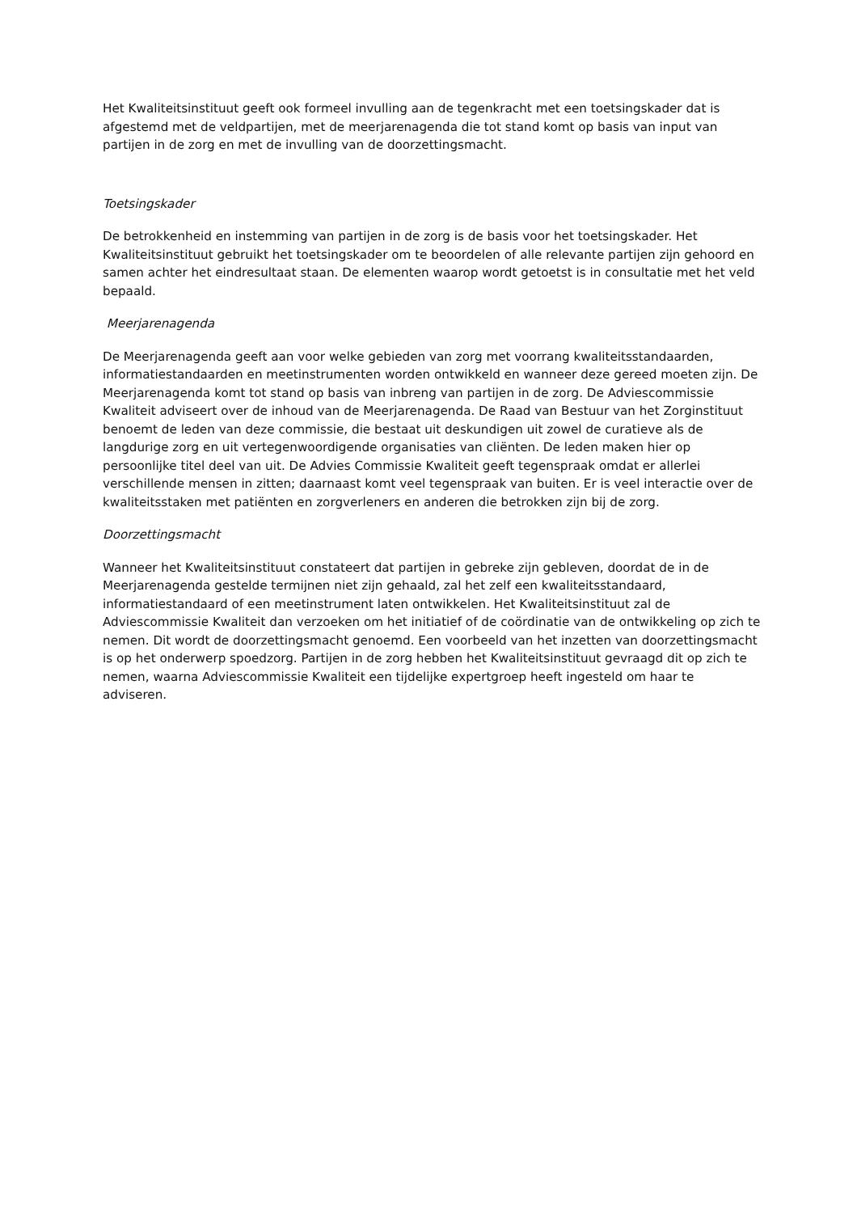Het Kwaliteitsinstituut geeft ook formeel invulling aan de tegenkracht met een toetsingskader dat is afgestemd met de veldpartijen, met de meerjarenagenda die tot stand komt op basis van input van partijen in de zorg en met de invulling van de doorzettingsmacht.
Toetsingskader
De betrokkenheid en instemming van partijen in de zorg is de basis voor het toetsingskader. Het Kwaliteitsinstituut gebruikt het toetsingskader om te beoordelen of alle relevante partijen zijn gehoord en samen achter het eindresultaat staan. De elementen waarop wordt getoetst is in consultatie met het veld bepaald.
Meerjarenagenda
De Meerjarenagenda geeft aan voor welke gebieden van zorg met voorrang kwaliteitsstandaarden, informatiestandaarden en meetinstrumenten worden ontwikkeld en wanneer deze gereed moeten zijn. De Meerjarenagenda komt tot stand op basis van inbreng van partijen in de zorg. De Adviescommissie Kwaliteit adviseert over de inhoud van de Meerjarenagenda. De Raad van Bestuur van het Zorginstituut benoemt de leden van deze commissie, die bestaat uit deskundigen uit zowel de curatieve als de langdurige zorg en uit vertegenwoordigende organisaties van cliënten. De leden maken hier op persoonlijke titel deel van uit. De Advies Commissie Kwaliteit geeft tegenspraak omdat er allerlei verschillende mensen in zitten; daarnaast komt veel tegenspraak van buiten. Er is veel interactie over de kwaliteitsstaken met patiënten en zorgverleners en anderen die betrokken zijn bij de zorg.
Doorzettingsmacht
Wanneer het Kwaliteitsinstituut constateert dat partijen in gebreke zijn gebleven, doordat de in de Meerjarenagenda gestelde termijnen niet zijn gehaald, zal het zelf een kwaliteitsstandaard, informatiestandaard of een meetinstrument laten ontwikkelen. Het Kwaliteitsinstituut zal de Adviescommissie Kwaliteit dan verzoeken om het initiatief of de coördinatie van de ontwikkeling op zich te nemen. Dit wordt de doorzettingsmacht genoemd. Een voorbeeld van het inzetten van doorzettingsmacht is op het onderwerp spoedzorg. Partijen in de zorg hebben het Kwaliteitsinstituut gevraagd dit op zich te nemen, waarna Adviescommissie Kwaliteit een tijdelijke expertgroep heeft ingesteld om haar te adviseren.